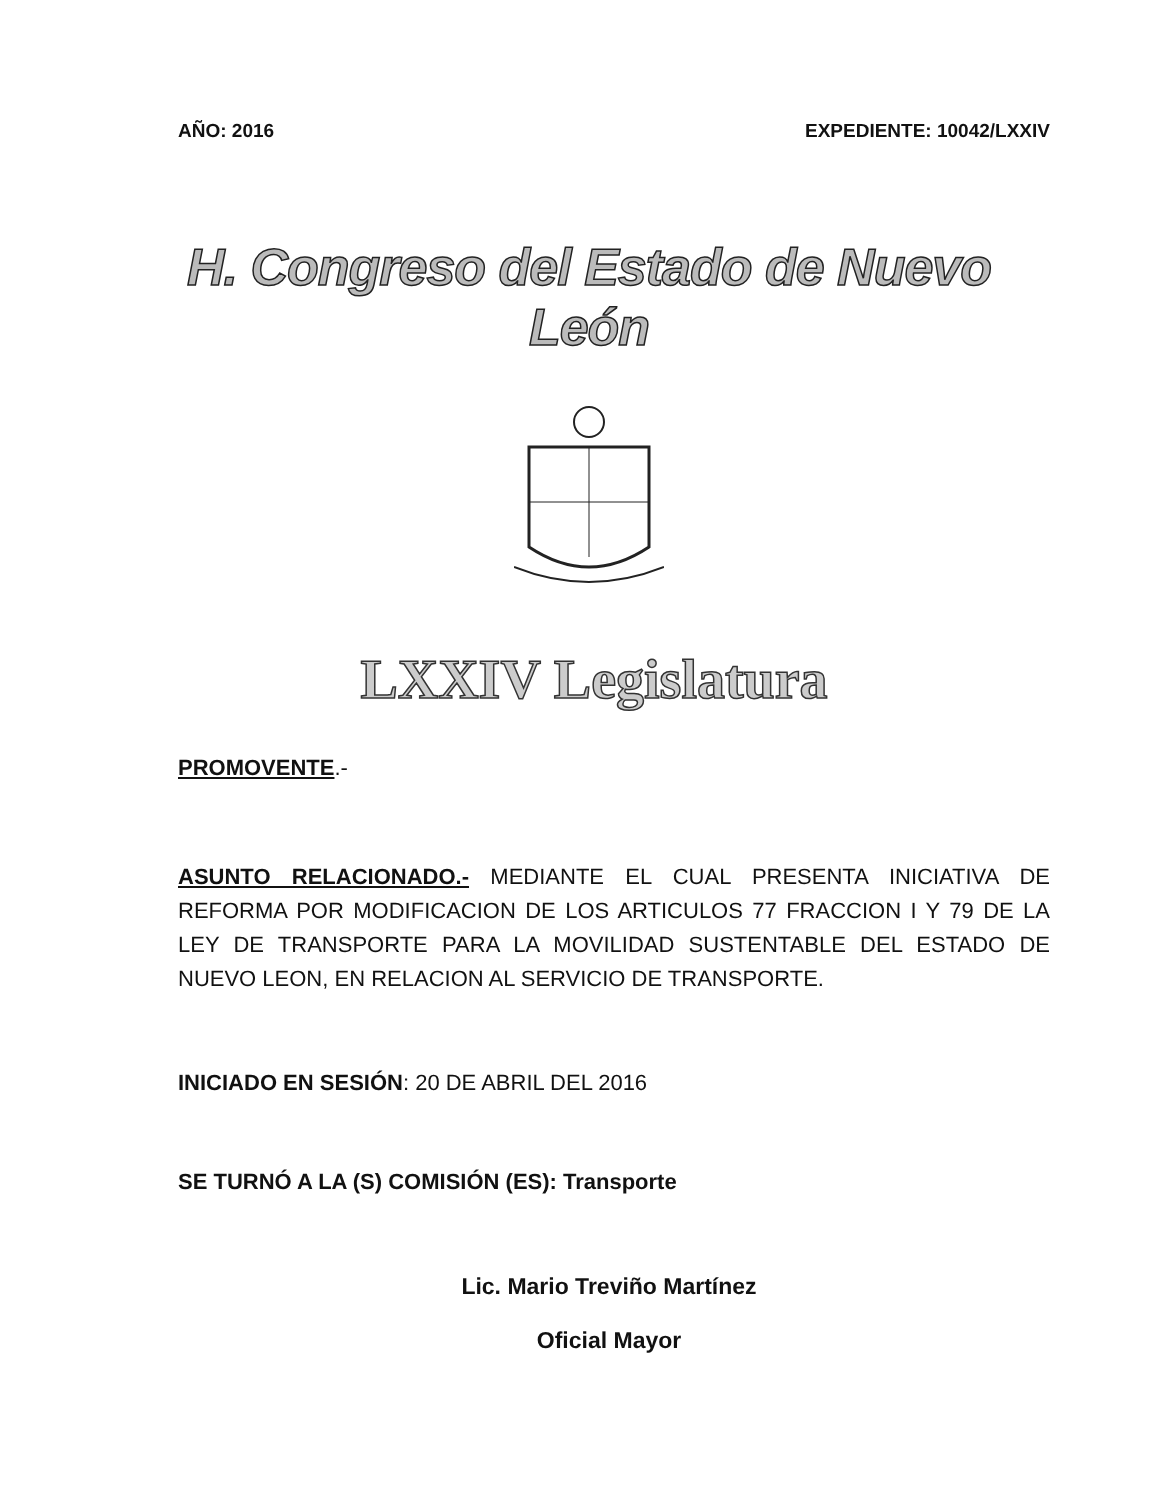AÑO: 2016 EXPEDIENTE: 10042/LXXIV
H. Congreso del Estado de Nuevo León
LXXIV Legislatura
PROMOVENTE.-
ASUNTO RELACIONADO.- MEDIANTE EL CUAL PRESENTA INICIATIVA DE REFORMA POR MODIFICACION DE LOS ARTICULOS 77 FRACCION I Y 79 DE LA LEY DE TRANSPORTE PARA LA MOVILIDAD SUSTENTABLE DEL ESTADO DE NUEVO LEON, EN RELACION AL SERVICIO DE TRANSPORTE.
INICIADO EN SESIÓN: 20 DE ABRIL DEL 2016
SE TURNÓ A LA (S) COMISIÓN (ES): Transporte
Lic. Mario Treviño Martínez
Oficial Mayor